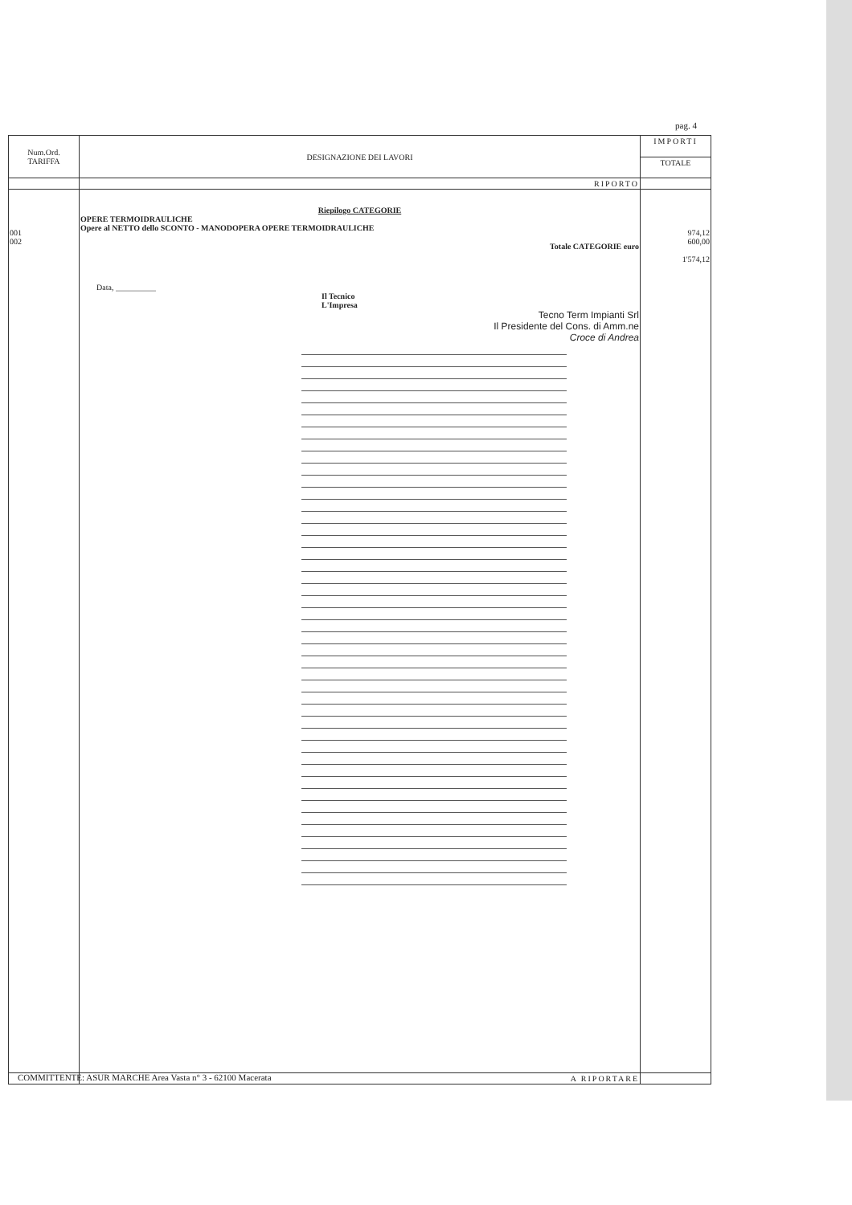pag. 4
| Num.Ord. TARIFFA | DESIGNAZIONE DEI LAVORI | IMPORTI |
| --- | --- | --- |
| | | TOTALE |
| | RIPORTO | |
| 001 002 | Riepilogo CATEGORIE OPERE TERMOIDRAULICHE Opere al NETTO dello SCONTO - MANODOPERA OPERE TERMOIDRAULICHE Totale CATEGORIE euro Data, __________ Il Tecnico L'Impresa Tecno Term Impianti Srl Il Presidente del Cons. di Amm.ne Croce di Andrea | 974,12 600,00 1'574,12 |
| | A RIPORTARE | |
COMMITTENTE: ASUR MARCHE Area Vasta n° 3 - 62100 Macerata